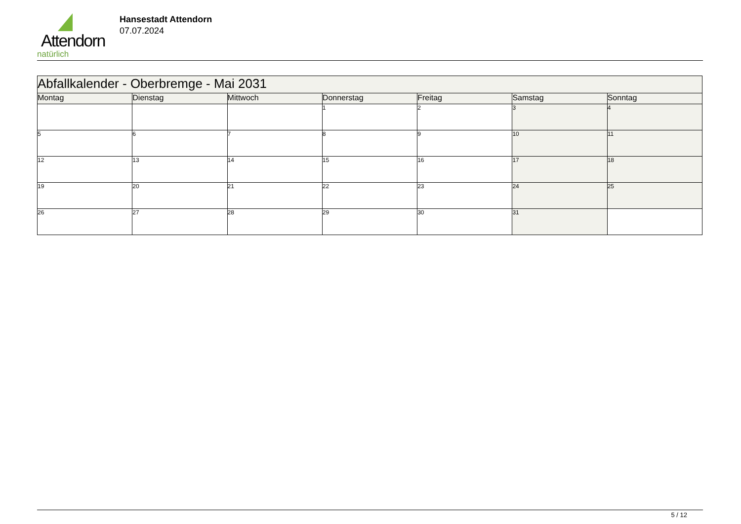Attendorn
natürlich
Hansestadt Attendorn
07.07.2024
| Abfallkalender - Oberbremge - Mai 2031 | | | | | | |
| Montag | Dienstag | Mittwoch | Donnerstag | Freitag | Samstag | Sonntag |
| | | | 1 | 2 | 3 | 4 |
| 5 | 6 | 7 | 8 | 9 | 10 | 11 |
| 12 | 13 | 14 | 15 | 16 | 17 | 18 |
| 19 | 20 | 21 | 22 | 23 | 24 | 25 |
| 26 | 27 | 28 | 29 | 30 | 31 | |
5 / 12